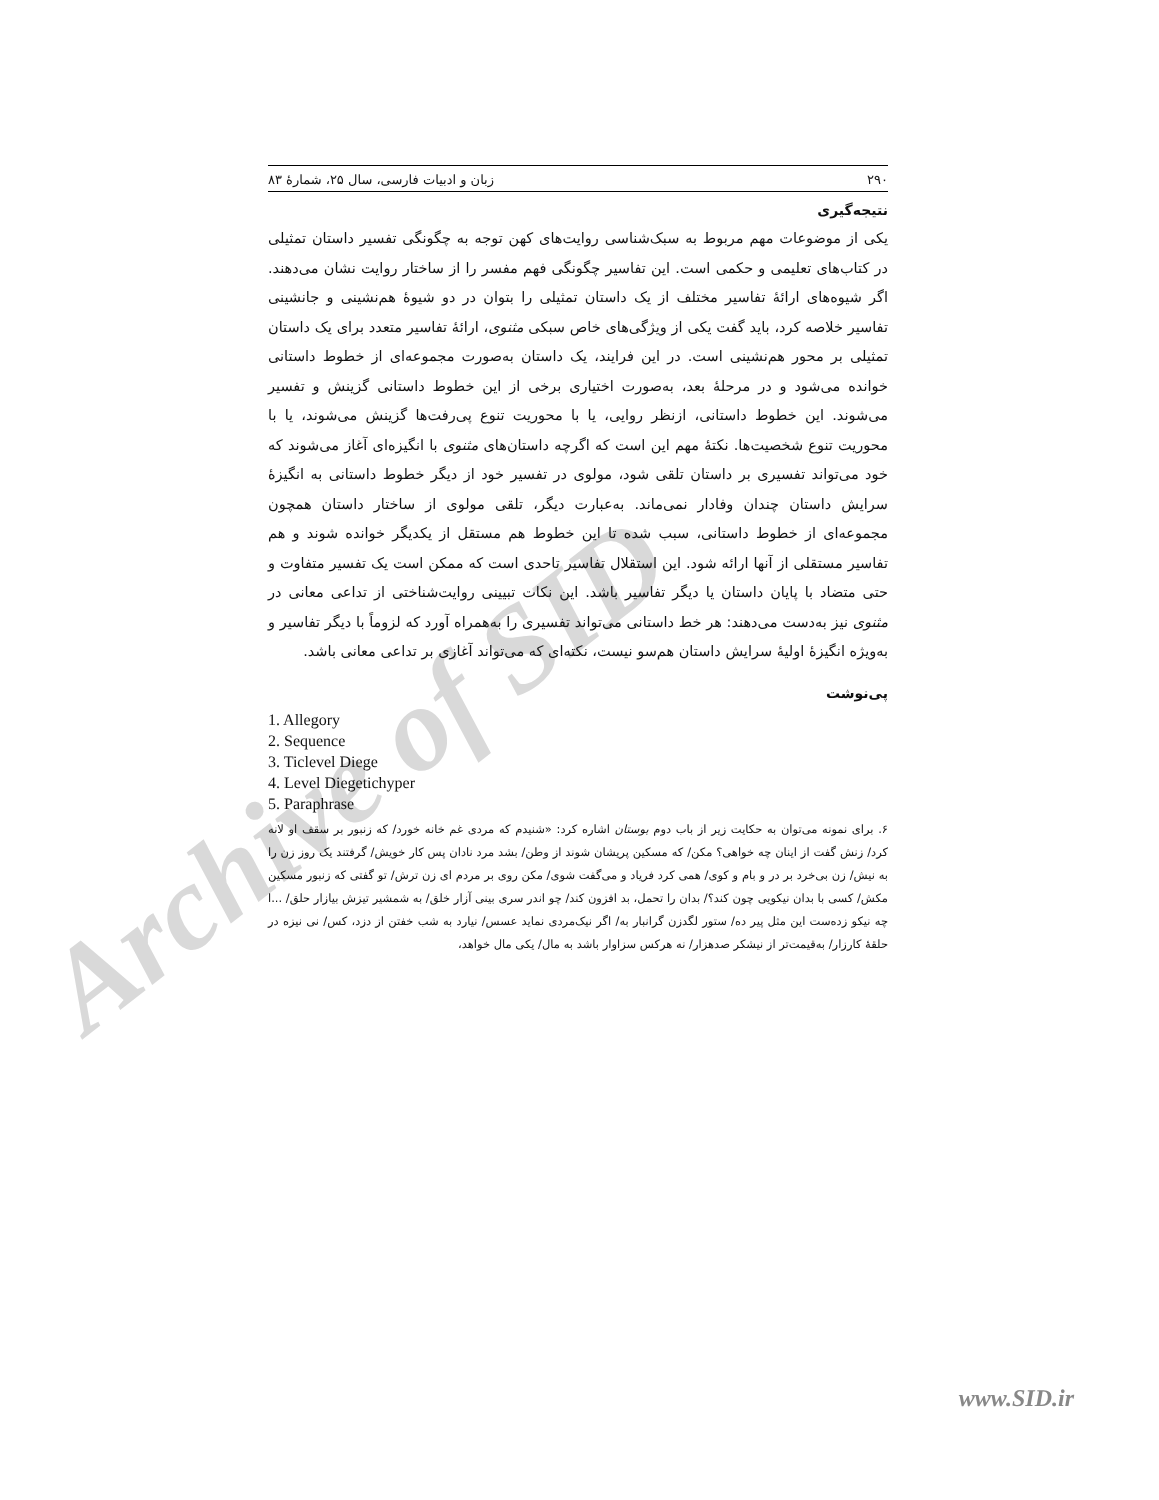Archive of SID
۲۹۰ زبان و ادبیات فارسی، سال ۲۵، شمارهٔ ۸۳
نتیجه‌گیری
یکی از موضوعات مهم مربوط به سبک‌شناسی روایت‌های کهن توجه به چگونگی تفسیر داستان تمثیلی در کتاب‌های تعلیمی و حکمی است. این تفاسیر چگونگی فهم مفسر را از ساختار روایت نشان می‌دهند. اگر شیوه‌های ارائهٔ تفاسیر مختلف از یک داستان تمثیلی را بتوان در دو شیوهٔ هم‌نشینی و جانشینی تفاسیر خلاصه کرد، باید گفت یکی از ویژگی‌های خاص سبکی مثنوی، ارائهٔ تفاسیر متعدد برای یک داستان تمثیلی بر محور هم‌نشینی است. در این فرایند، یک داستان به‌صورت مجموعه‌ای از خطوط داستانی خوانده می‌شود و در مرحلهٔ بعد، به‌صورت اختیاری برخی از این خطوط داستانی گزینش و تفسیر می‌شوند. این خطوط داستانی، ازنظر روایی، یا با محوریت تنوع پی‌رفت‌ها گزینش می‌شوند، یا با محوریت تنوع شخصیت‌ها. نکتهٔ مهم این است که اگرچه داستان‌های مثنوی با انگیزه‌ای آغاز می‌شوند که خود می‌تواند تفسیری بر داستان تلقی شود، مولوی در تفسیر خود از دیگر خطوط داستانی به انگیزهٔ سرایش داستان چندان وفادار نمی‌ماند. به‌عبارت دیگر، تلقی مولوی از ساختار داستان همچون مجموعه‌ای از خطوط داستانی، سبب شده تا این خطوط هم مستقل از یکدیگر خوانده شوند و هم تفاسیر مستقلی از آنها ارائه شود. این استقلال تفاسیر تاحدی است که ممکن است یک تفسیر متفاوت و حتی متضاد با پایان داستان یا دیگر تفاسیر باشد. این نکات تبیینی روایت‌شناختی از تداعی معانی در مثنوی نیز به‌دست می‌دهند: هر خط داستانی می‌تواند تفسیری را به‌همراه آورد که لزوماً با دیگر تفاسیر و به‌ویژه انگیزهٔ اولیهٔ سرایش داستان هم‌سو نیست، نکته‌ای که می‌تواند آغازی بر تداعی معانی باشد.
پی‌نوشت
1. Allegory
2. Sequence
3. Ticlevel Diege
4. Level Diegetichyper
5. Paraphrase
۶. برای نمونه می‌توان به حکایت زیر از باب دوم بوستان اشاره کرد: «شنیدم که مردی غم خانه خورد/ که زنبور بر سقف او لانه کرد/ زنش گفت از اینان چه خواهی؟ مکن/ که مسکین پریشان شوند از وطن/ بشد مرد نادان پس کار خویش/ گرفتند یک روز زن را به نیش/ زن بی‌خرد بر در و بام و کوی/ همی کرد فریاد و می‌گفت شوی/ مکن روی بر مردم ای زن ترش/ تو گفتی که زنبور مسکین مکش/ کسی با بدان نیکویی چون کند؟/ بدان را تحمل، بد افزون کند/ چو اندر سری بینی آزار خلق/ به شمشیر تیزش بیازار حلق/ ...ا چه نیکو زده‌ست این مثل پیر ده/ ستور لگدزن گرانبار به/ اگر نیک‌مردی نماید عسس/ نیارد به شب خفتن از دزد، کس/ نی نیزه در حلقهٔ کارزار/ به‌قیمت‌تر از نیشکر صدهزار/ نه هرکس سزاوار باشد به مال/ یکی مال خواهد،
www.SID.ir